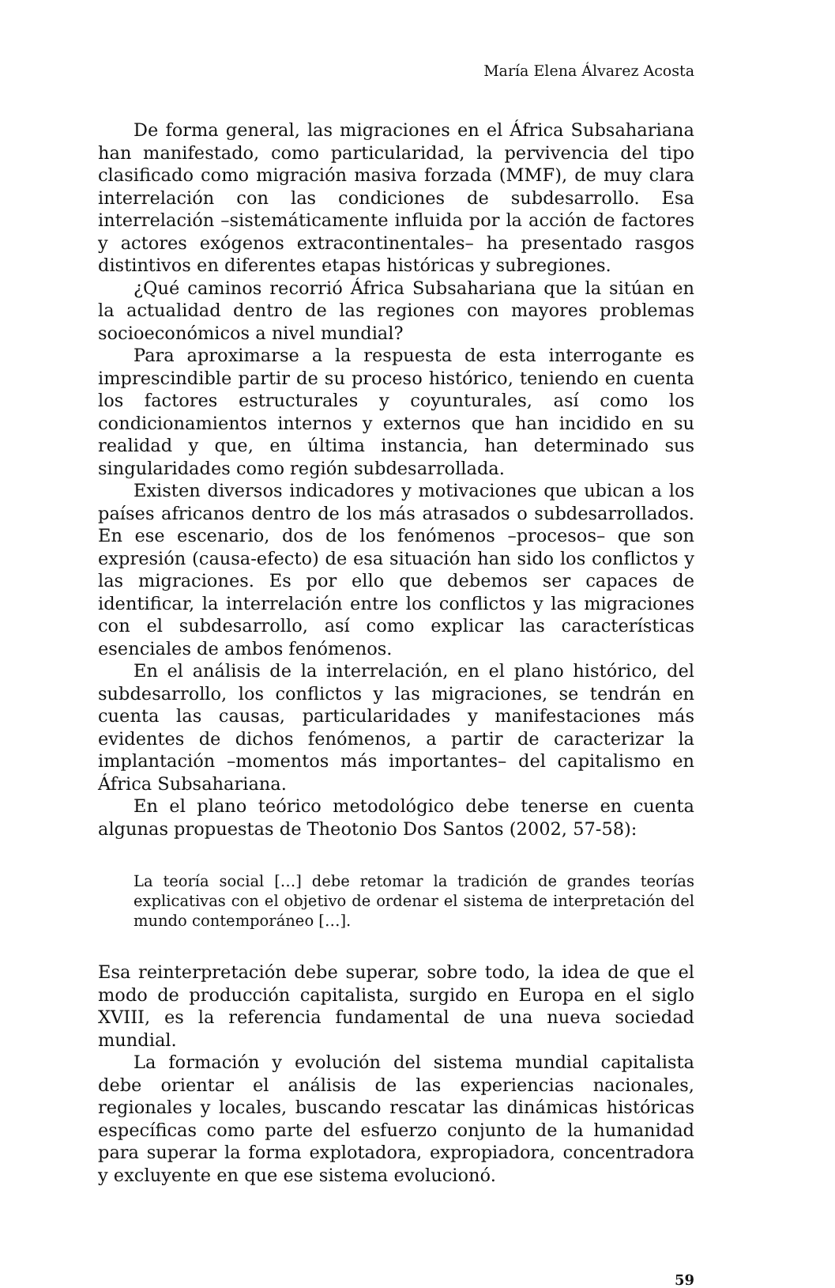María Elena Álvarez Acosta
De forma general, las migraciones en el África Subsahariana han manifestado, como particularidad, la pervivencia del tipo clasificado como migración masiva forzada (MMF), de muy clara interrelación con las condiciones de subdesarrollo. Esa interrelación –sistemáticamente influida por la acción de factores y actores exógenos extracontinentales– ha presentado rasgos distintivos en diferentes etapas históricas y subregiones.
¿Qué caminos recorrió África Subsahariana que la sitúan en la actualidad dentro de las regiones con mayores problemas socioeconómicos a nivel mundial?
Para aproximarse a la respuesta de esta interrogante es imprescindible partir de su proceso histórico, teniendo en cuenta los factores estructurales y coyunturales, así como los condicionamientos internos y externos que han incidido en su realidad y que, en última instancia, han determinado sus singularidades como región subdesarrollada.
Existen diversos indicadores y motivaciones que ubican a los países africanos dentro de los más atrasados o subdesarrollados. En ese escenario, dos de los fenómenos –procesos– que son expresión (causa-efecto) de esa situación han sido los conflictos y las migraciones. Es por ello que debemos ser capaces de identificar, la interrelación entre los conflictos y las migraciones con el subdesarrollo, así como explicar las características esenciales de ambos fenómenos.
En el análisis de la interrelación, en el plano histórico, del subdesarrollo, los conflictos y las migraciones, se tendrán en cuenta las causas, particularidades y manifestaciones más evidentes de dichos fenómenos, a partir de caracterizar la implantación –momentos más importantes– del capitalismo en África Subsahariana.
En el plano teórico metodológico debe tenerse en cuenta algunas propuestas de Theotonio Dos Santos (2002, 57-58):
La teoría social […] debe retomar la tradición de grandes teorías explicativas con el objetivo de ordenar el sistema de interpretación del mundo contemporáneo […].
Esa reinterpretación debe superar, sobre todo, la idea de que el modo de producción capitalista, surgido en Europa en el siglo XVIII, es la referencia fundamental de una nueva sociedad mundial.
La formación y evolución del sistema mundial capitalista debe orientar el análisis de las experiencias nacionales, regionales y locales, buscando rescatar las dinámicas históricas específicas como parte del esfuerzo conjunto de la humanidad para superar la forma explotadora, expropiadora, concentradora y excluyente en que ese sistema evolucionó.
59